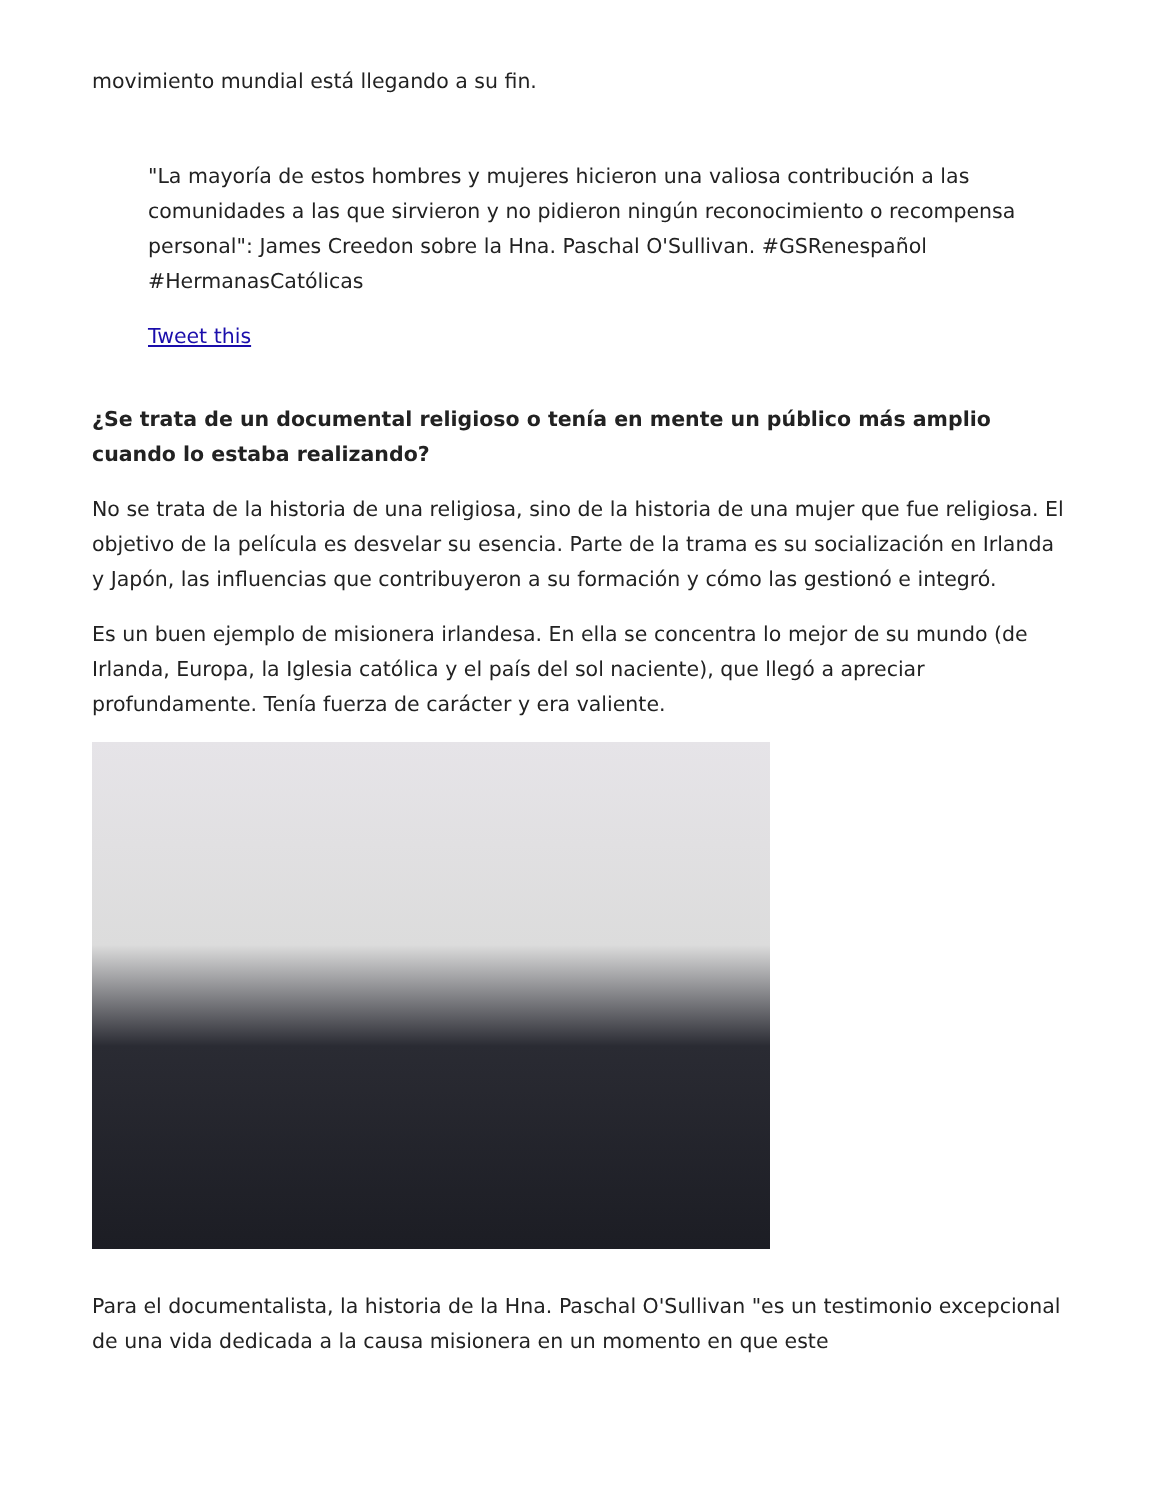movimiento mundial está llegando a su fin.
"La mayoría de estos hombres y mujeres hicieron una valiosa contribución a las comunidades a las que sirvieron y no pidieron ningún reconocimiento o recompensa personal": James Creedon sobre la Hna. Paschal O'Sullivan. #GSRenespañol #HermanasCatólicas
Tweet this
¿Se trata de un documental religioso o tenía en mente un público más amplio cuando lo estaba realizando?
No se trata de la historia de una religiosa, sino de la historia de una mujer que fue religiosa. El objetivo de la película es desvelar su esencia. Parte de la trama es su socialización en Irlanda y Japón, las influencias que contribuyeron a su formación y cómo las gestionó e integró.
Es un buen ejemplo de misionera irlandesa. En ella se concentra lo mejor de su mundo (de Irlanda, Europa, la Iglesia católica y el país del sol naciente), que llegó a apreciar profundamente. Tenía fuerza de carácter y era valiente.
Para el documentalista, la historia de la Hna. Paschal O'Sullivan "es un testimonio excepcional de una vida dedicada a la causa misionera en un momento en que este